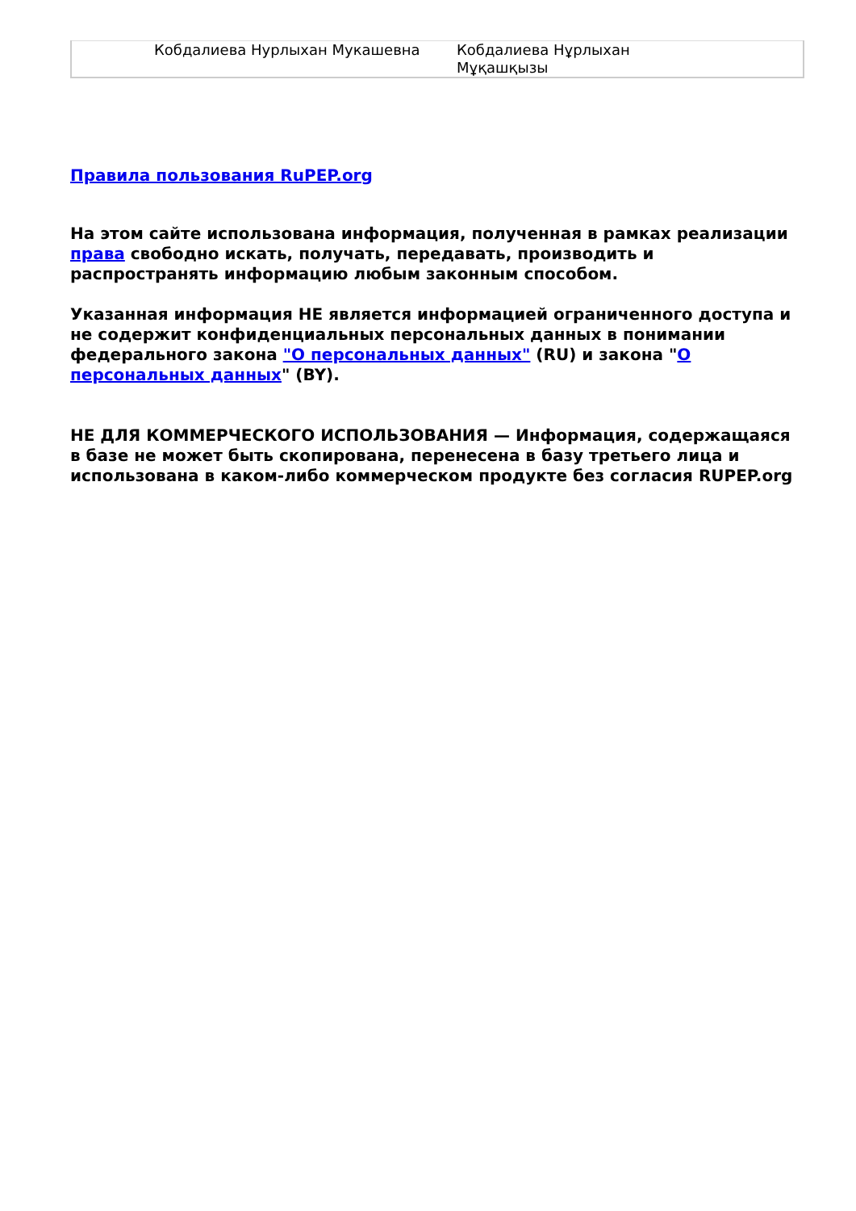| Кобдалиева Нурлыхан Мукашевна | Кобдалиева Нұрлыхан Мұқашқызы |
Правила пользования RuPEP.org
На этом сайте использована информация, полученная в рамках реализации права свободно искать, получать, передавать, производить и распространять информацию любым законным способом.
Указанная информация НЕ является информацией ограниченного доступа и не содержит конфиденциальных персональных данных в понимании федерального закона "О персональных данных" (RU) и закона "О персональных данных" (BY).
НЕ ДЛЯ КОММЕРЧЕСКОГО ИСПОЛЬЗОВАНИЯ — Информация, содержащаяся в базе не может быть скопирована, перенесена в базу третьего лица и использована в каком-либо коммерческом продукте без согласия RUPEP.org